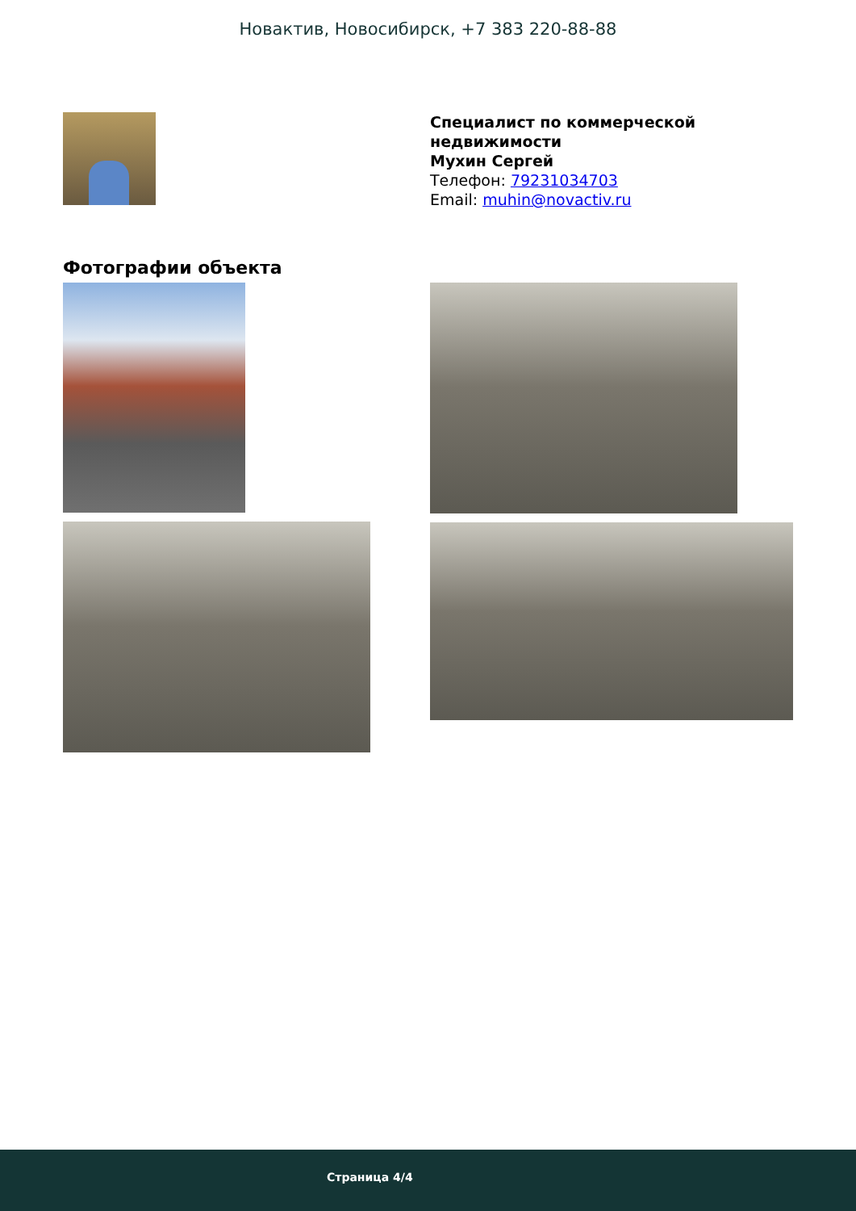Новактив, Новосибирск, +7 383 220-88-88
Специалист по коммерческой
недвижимости
Мухин Сергей
Телефон: 79231034703
Email: muhin@novactiv.ru
Фотографии объекта
Страница 4/4